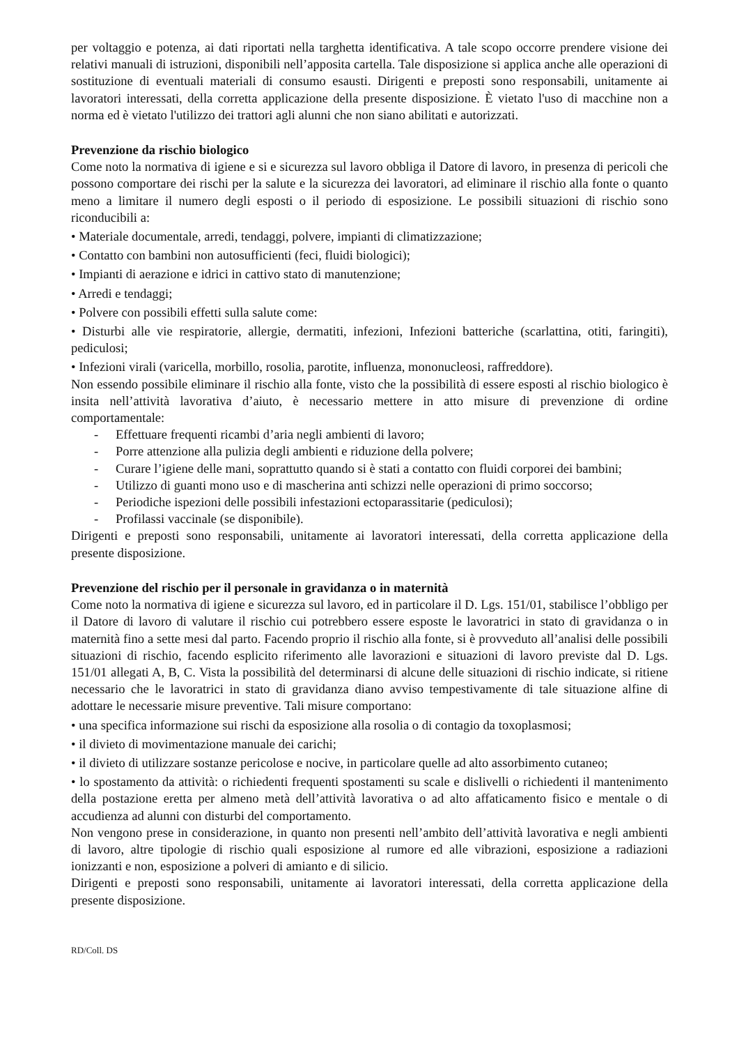per voltaggio e potenza, ai dati riportati nella targhetta identificativa. A tale scopo occorre prendere visione dei relativi manuali di istruzioni, disponibili nell’apposita cartella. Tale disposizione si applica anche alle operazioni di sostituzione di eventuali materiali di consumo esausti. Dirigenti e preposti sono responsabili, unitamente ai lavoratori interessati, della corretta applicazione della presente disposizione. È vietato l'uso di macchine non a norma ed è vietato l'utilizzo dei trattori agli alunni che non siano abilitati e autorizzati.
Prevenzione da rischio biologico
Come noto la normativa di igiene e si e sicurezza sul lavoro obbliga il Datore di lavoro, in presenza di pericoli che possono comportare dei rischi per la salute e la sicurezza dei lavoratori, ad eliminare il rischio alla fonte o quanto meno a limitare il numero degli esposti o il periodo di esposizione. Le possibili situazioni di rischio sono riconducibili a:
• Materiale documentale, arredi, tendaggi, polvere, impianti di climatizzazione;
• Contatto con bambini non autosufficienti (feci, fluidi biologici);
• Impianti di aerazione e idrici in cattivo stato di manutenzione;
• Arredi e tendaggi;
• Polvere con possibili effetti sulla salute come:
• Disturbi alle vie respiratorie, allergie, dermatiti, infezioni, Infezioni batteriche (scarlattina, otiti, faringiti), pediculosi;
• Infezioni virali (varicella, morbillo, rosolia, parotite, influenza, mononucleosi, raffreddore).
Non essendo possibile eliminare il rischio alla fonte, visto che la possibilità di essere esposti al rischio biologico è insita nell’attività lavorativa d’aiuto, è necessario mettere in atto misure di prevenzione di ordine comportamentale:
- Effettuare frequenti ricambi d’aria negli ambienti di lavoro;
- Porre attenzione alla pulizia degli ambienti e riduzione della polvere;
- Curare l’igiene delle mani, soprattutto quando si è stati a contatto con fluidi corporei dei bambini;
- Utilizzo di guanti mono uso e di mascherina anti schizzi nelle operazioni di primo soccorso;
- Periodiche ispezioni delle possibili infestazioni ectoparassitarie (pediculosi);
- Profilassi vaccinale (se disponibile).
Dirigenti e preposti sono responsabili, unitamente ai lavoratori interessati, della corretta applicazione della presente disposizione.
Prevenzione del rischio per il personale in gravidanza o in maternità
Come noto la normativa di igiene e sicurezza sul lavoro, ed in particolare il D. Lgs. 151/01, stabilisce l’obbligo per il Datore di lavoro di valutare il rischio cui potrebbero essere esposte le lavoratrici in stato di gravidanza o in maternità fino a sette mesi dal parto. Facendo proprio il rischio alla fonte, si è provveduto all’analisi delle possibili situazioni di rischio, facendo esplicito riferimento alle lavorazioni e situazioni di lavoro previste dal D. Lgs. 151/01 allegati A, B, C. Vista la possibilità del determinarsi di alcune delle situazioni di rischio indicate, si ritiene necessario che le lavoratrici in stato di gravidanza diano avviso tempestivamente di tale situazione alfine di adottare le necessarie misure preventive. Tali misure comportano:
• una specifica informazione sui rischi da esposizione alla rosolia o di contagio da toxoplasmosi;
• il divieto di movimentazione manuale dei carichi;
• il divieto di utilizzare sostanze pericolose e nocive, in particolare quelle ad alto assorbimento cutaneo;
• lo spostamento da attività: o richiedenti frequenti spostamenti su scale e dislivelli o richiedenti il mantenimento della postazione eretta per almeno metà dell’attività lavorativa o ad alto affaticamento fisico e mentale o di accudienza ad alunni con disturbi del comportamento.
Non vengono prese in considerazione, in quanto non presenti nell’ambito dell’attività lavorativa e negli ambienti di lavoro, altre tipologie di rischio quali esposizione al rumore ed alle vibrazioni, esposizione a radiazioni ionizzanti e non, esposizione a polveri di amianto e di silicio.
Dirigenti e preposti sono responsabili, unitamente ai lavoratori interessati, della corretta applicazione della presente disposizione.
RD/Coll. DS